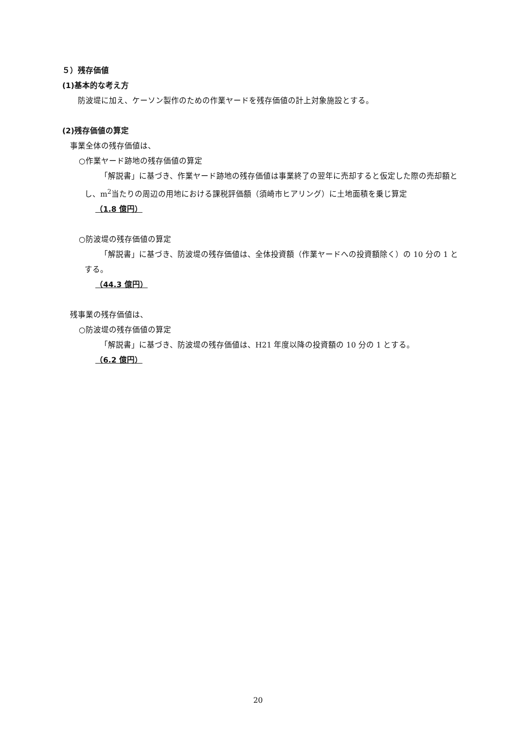５）残存価値
(1)基本的な考え方
防波堤に加え、ケーソン製作のための作業ヤードを残存価値の計上対象施設とする。
(2)残存価値の算定
事業全体の残存価値は、
○作業ヤード跡地の残存価値の算定
「解説書」に基づき、作業ヤード跡地の残存価値は事業終了の翌年に売却すると仮定した際の売却額とし、m<sup>2</sup>当たりの周辺の用地における課税評価額（須崎市ヒアリング）に土地面積を乗じ算定
（1.8 億円）
○防波堤の残存価値の算定
「解説書」に基づき、防波堤の残存価値は、全体投資額（作業ヤードへの投資額除く）の 10 分の 1 とする。
（44.3 億円）
残事業の残存価値は、
○防波堤の残存価値の算定
「解説書」に基づき、防波堤の残存価値は、H21 年度以降の投資額の 10 分の 1 とする。
（6.2 億円）
20